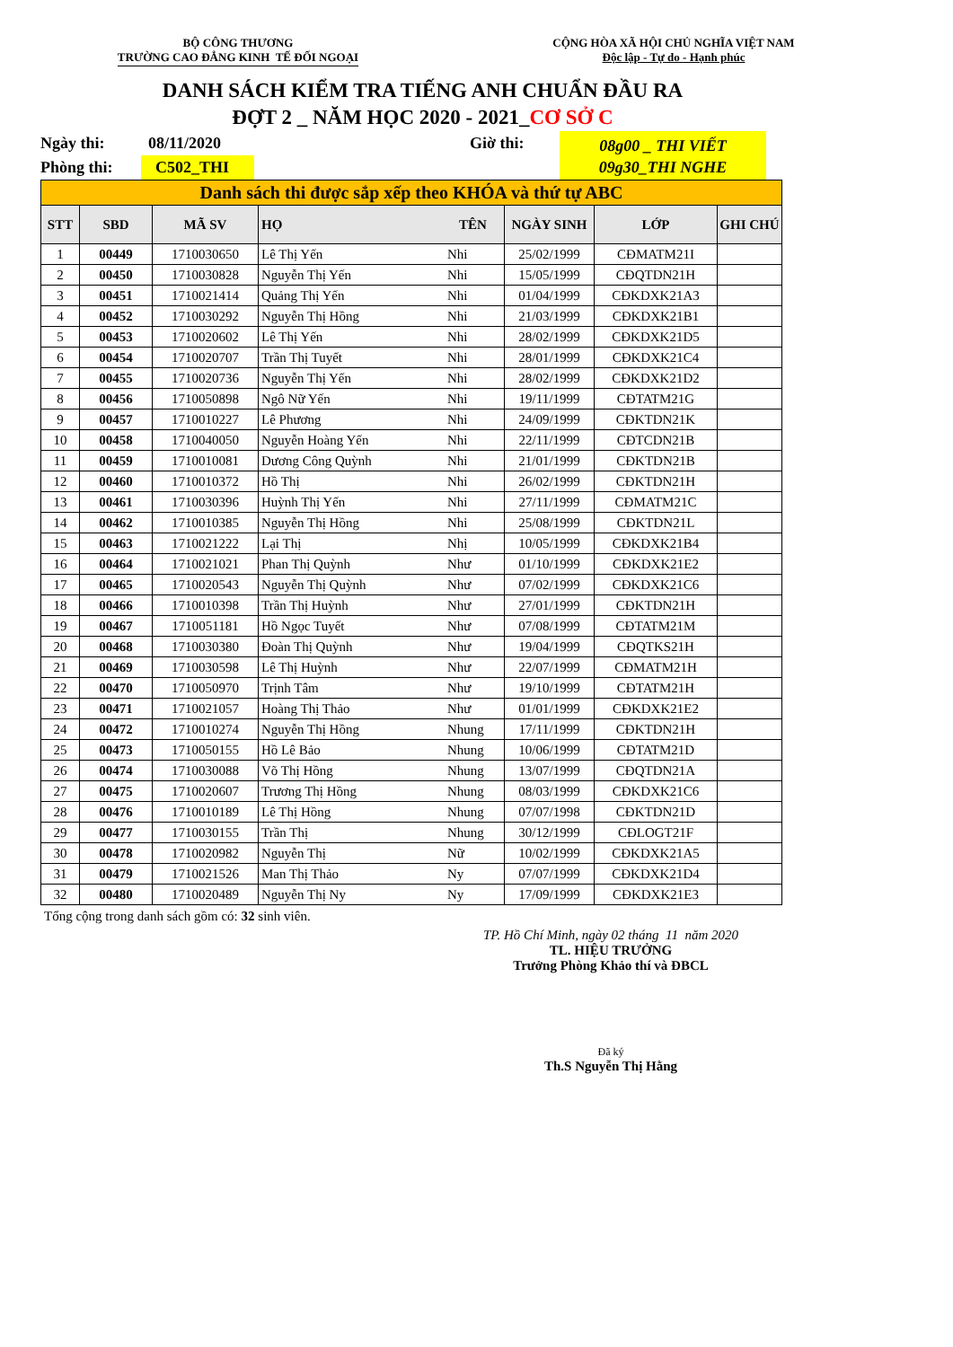BỘ CÔNG THƯƠNG
TRƯỜNG CAO ĐẲNG KINH TẾ ĐỐI NGOẠI
CỘNG HÒA XÃ HỘI CHỦ NGHĨA VIỆT NAM
Độc lập - Tự do - Hạnh phúc
DANH SÁCH KIỂM TRA TIẾNG ANH CHUẨN ĐẦU RA
ĐỢT 2 _ NĂM HỌC 2020 - 2021_CƠ SỞ C
Ngày thi:
Phòng thi:
08/11/2020
C502_THI
Giờ thi:
08g00 _ THI VIẾT
09g30_THI NGHE
| Danh sách thi được sắp xếp theo KHÓA và thứ tự ABC | | | | | | | |
| STT | SBD | MÃ SV | HỌ | TÊN | NGÀY SINH | LỚP | GHI CHÚ |
| 1 | 00449 | 1710030650 | Lê Thị Yến | Nhi | 25/02/1999 | CĐMATM21I | |
| 2 | 00450 | 1710030828 | Nguyễn Thị Yến | Nhi | 15/05/1999 | CĐQTDN21H | |
| 3 | 00451 | 1710021414 | Quảng Thị Yến | Nhi | 01/04/1999 | CĐKDXK21A3 | |
| 4 | 00452 | 1710030292 | Nguyễn Thị Hồng | Nhi | 21/03/1999 | CĐKDXK21B1 | |
| 5 | 00453 | 1710020602 | Lê Thị Yến | Nhi | 28/02/1999 | CĐKDXK21D5 | |
| 6 | 00454 | 1710020707 | Trần Thị Tuyết | Nhi | 28/01/1999 | CĐKDXK21C4 | |
| 7 | 00455 | 1710020736 | Nguyễn Thị Yến | Nhi | 28/02/1999 | CĐKDXK21D2 | |
| 8 | 00456 | 1710050898 | Ngô Nữ Yến | Nhi | 19/11/1999 | CĐTATM21G | |
| 9 | 00457 | 1710010227 | Lê Phương | Nhi | 24/09/1999 | CĐKTDN21K | |
| 10 | 00458 | 1710040050 | Nguyễn Hoàng Yến | Nhi | 22/11/1999 | CĐTCDN21B | |
| 11 | 00459 | 1710010081 | Dương Công Quỳnh | Nhi | 21/01/1999 | CĐKTDN21B | |
| 12 | 00460 | 1710010372 | Hồ Thị | Nhi | 26/02/1999 | CĐKTDN21H | |
| 13 | 00461 | 1710030396 | Huỳnh Thị Yến | Nhi | 27/11/1999 | CĐMATM21C | |
| 14 | 00462 | 1710010385 | Nguyễn Thị Hồng | Nhi | 25/08/1999 | CĐKTDN21L | |
| 15 | 00463 | 1710021222 | Lại Thị | Nhị | 10/05/1999 | CĐKDXK21B4 | |
| 16 | 00464 | 1710021021 | Phan Thị Quỳnh | Như | 01/10/1999 | CĐKDXK21E2 | |
| 17 | 00465 | 1710020543 | Nguyễn Thị Quỳnh | Như | 07/02/1999 | CĐKDXK21C6 | |
| 18 | 00466 | 1710010398 | Trần Thị Huỳnh | Như | 27/01/1999 | CĐKTDN21H | |
| 19 | 00467 | 1710051181 | Hồ Ngọc Tuyết | Như | 07/08/1999 | CĐTATM21M | |
| 20 | 00468 | 1710030380 | Đoàn Thị Quỳnh | Như | 19/04/1999 | CĐQTKS21H | |
| 21 | 00469 | 1710030598 | Lê Thị Huỳnh | Như | 22/07/1999 | CĐMATM21H | |
| 22 | 00470 | 1710050970 | Trịnh Tâm | Như | 19/10/1999 | CĐTATM21H | |
| 23 | 00471 | 1710021057 | Hoàng Thị Thảo | Như | 01/01/1999 | CĐKDXK21E2 | |
| 24 | 00472 | 1710010274 | Nguyễn Thị Hồng | Nhung | 17/11/1999 | CĐKTDN21H | |
| 25 | 00473 | 1710050155 | Hồ Lê Bảo | Nhung | 10/06/1999 | CĐTATM21D | |
| 26 | 00474 | 1710030088 | Võ Thị Hồng | Nhung | 13/07/1999 | CĐQTDN21A | |
| 27 | 00475 | 1710020607 | Trương Thị Hồng | Nhung | 08/03/1999 | CĐKDXK21C6 | |
| 28 | 00476 | 1710010189 | Lê Thị Hồng | Nhung | 07/07/1998 | CĐKTDN21D | |
| 29 | 00477 | 1710030155 | Trần Thị | Nhung | 30/12/1999 | CĐLOGT21F | |
| 30 | 00478 | 1710020982 | Nguyễn Thị | Nữ | 10/02/1999 | CĐKDXK21A5 | |
| 31 | 00479 | 1710021526 | Man Thị Thảo | Ny | 07/07/1999 | CĐKDXK21D4 | |
| 32 | 00480 | 1710020489 | Nguyễn Thị Ny | Ny | 17/09/1999 | CĐKDXK21E3 | |
Tổng cộng trong danh sách gồm có: 32 sinh viên.
TP. Hồ Chí Minh, ngày 02 tháng 11 năm 2020
TL. HIỆU TRƯỞNG
Trưởng Phòng Khảo thí và ĐBCL
Đã ký
Th.S Nguyễn Thị Hằng